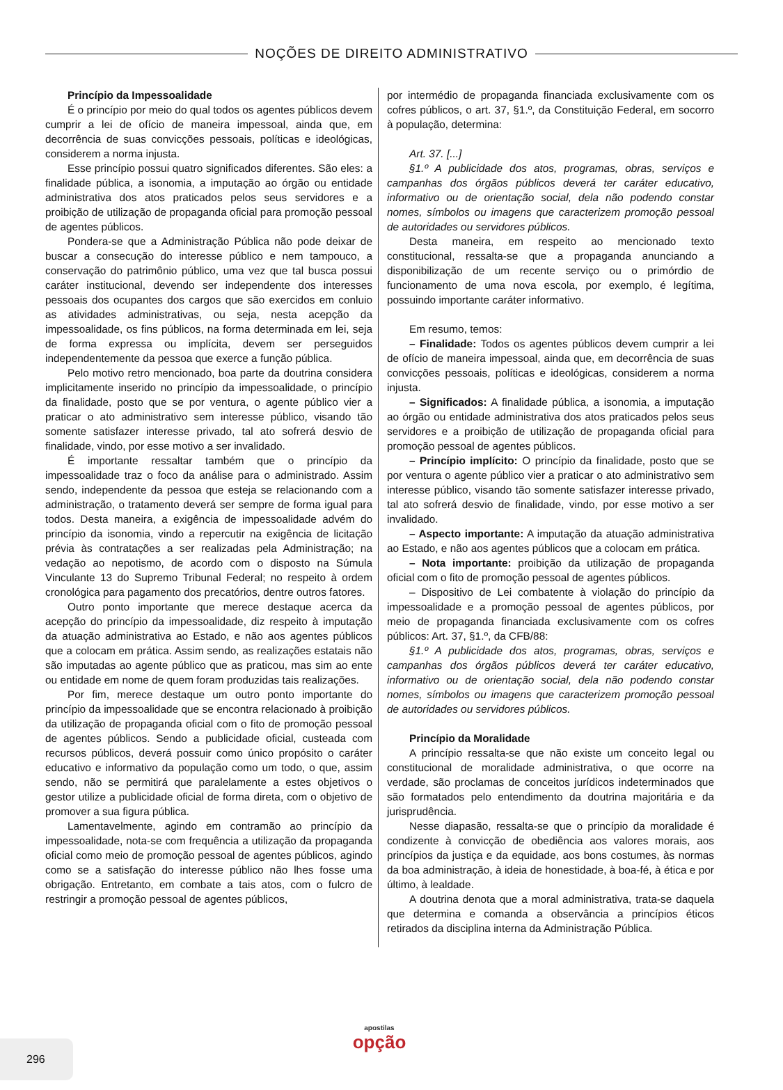NOÇÕES DE DIREITO ADMINISTRATIVO
Princípio da Impessoalidade
É o princípio por meio do qual todos os agentes públicos devem cumprir a lei de ofício de maneira impessoal, ainda que, em decorrência de suas convicções pessoais, políticas e ideológicas, considerem a norma injusta.
Esse princípio possui quatro significados diferentes. São eles: a finalidade pública, a isonomia, a imputação ao órgão ou entidade administrativa dos atos praticados pelos seus servidores e a proibição de utilização de propaganda oficial para promoção pessoal de agentes públicos.
Pondera-se que a Administração Pública não pode deixar de buscar a consecução do interesse público e nem tampouco, a conservação do patrimônio público, uma vez que tal busca possui caráter institucional, devendo ser independente dos interesses pessoais dos ocupantes dos cargos que são exercidos em conluio as atividades administrativas, ou seja, nesta acepção da impessoalidade, os fins públicos, na forma determinada em lei, seja de forma expressa ou implícita, devem ser perseguidos independentemente da pessoa que exerce a função pública.
Pelo motivo retro mencionado, boa parte da doutrina considera implicitamente inserido no princípio da impessoalidade, o princípio da finalidade, posto que se por ventura, o agente público vier a praticar o ato administrativo sem interesse público, visando tão somente satisfazer interesse privado, tal ato sofrerá desvio de finalidade, vindo, por esse motivo a ser invalidado.
É importante ressaltar também que o princípio da impessoalidade traz o foco da análise para o administrado. Assim sendo, independente da pessoa que esteja se relacionando com a administração, o tratamento deverá ser sempre de forma igual para todos. Desta maneira, a exigência de impessoalidade advém do princípio da isonomia, vindo a repercutir na exigência de licitação prévia às contratações a ser realizadas pela Administração; na vedação ao nepotismo, de acordo com o disposto na Súmula Vinculante 13 do Supremo Tribunal Federal; no respeito à ordem cronológica para pagamento dos precatórios, dentre outros fatores.
Outro ponto importante que merece destaque acerca da acepção do princípio da impessoalidade, diz respeito à imputação da atuação administrativa ao Estado, e não aos agentes públicos que a colocam em prática. Assim sendo, as realizações estatais não são imputadas ao agente público que as praticou, mas sim ao ente ou entidade em nome de quem foram produzidas tais realizações.
Por fim, merece destaque um outro ponto importante do princípio da impessoalidade que se encontra relacionado à proibição da utilização de propaganda oficial com o fito de promoção pessoal de agentes públicos. Sendo a publicidade oficial, custeada com recursos públicos, deverá possuir como único propósito o caráter educativo e informativo da população como um todo, o que, assim sendo, não se permitirá que paralelamente a estes objetivos o gestor utilize a publicidade oficial de forma direta, com o objetivo de promover a sua figura pública.
Lamentavelmente, agindo em contramão ao princípio da impessoalidade, nota-se com frequência a utilização da propaganda oficial como meio de promoção pessoal de agentes públicos, agindo como se a satisfação do interesse público não lhes fosse uma obrigação. Entretanto, em combate a tais atos, com o fulcro de restringir a promoção pessoal de agentes públicos,
por intermédio de propaganda financiada exclusivamente com os cofres públicos, o art. 37, §1.º, da Constituição Federal, em socorro à população, determina:
Art. 37. [...]
§1.º A publicidade dos atos, programas, obras, serviços e campanhas dos órgãos públicos deverá ter caráter educativo, informativo ou de orientação social, dela não podendo constar nomes, símbolos ou imagens que caracterizem promoção pessoal de autoridades ou servidores públicos.
Desta maneira, em respeito ao mencionado texto constitucional, ressalta-se que a propaganda anunciando a disponibilização de um recente serviço ou o primórdio de funcionamento de uma nova escola, por exemplo, é legítima, possuindo importante caráter informativo.
Em resumo, temos:
– Finalidade: Todos os agentes públicos devem cumprir a lei de ofício de maneira impessoal, ainda que, em decorrência de suas convicções pessoais, políticas e ideológicas, considerem a norma injusta.
– Significados: A finalidade pública, a isonomia, a imputação ao órgão ou entidade administrativa dos atos praticados pelos seus servidores e a proibição de utilização de propaganda oficial para promoção pessoal de agentes públicos.
– Princípio implícito: O princípio da finalidade, posto que se por ventura o agente público vier a praticar o ato administrativo sem interesse público, visando tão somente satisfazer interesse privado, tal ato sofrerá desvio de finalidade, vindo, por esse motivo a ser invalidado.
– Aspecto importante: A imputação da atuação administrativa ao Estado, e não aos agentes públicos que a colocam em prática.
– Nota importante: proibição da utilização de propaganda oficial com o fito de promoção pessoal de agentes públicos.
– Dispositivo de Lei combatente à violação do princípio da impessoalidade e a promoção pessoal de agentes públicos, por meio de propaganda financiada exclusivamente com os cofres públicos: Art. 37, §1.º, da CFB/88:
§1.º A publicidade dos atos, programas, obras, serviços e campanhas dos órgãos públicos deverá ter caráter educativo, informativo ou de orientação social, dela não podendo constar nomes, símbolos ou imagens que caracterizem promoção pessoal de autoridades ou servidores públicos.
Princípio da Moralidade
A princípio ressalta-se que não existe um conceito legal ou constitucional de moralidade administrativa, o que ocorre na verdade, são proclamas de conceitos jurídicos indeterminados que são formatados pelo entendimento da doutrina majoritária e da jurisprudência.
Nesse diapasão, ressalta-se que o princípio da moralidade é condizente à convicção de obediência aos valores morais, aos princípios da justiça e da equidade, aos bons costumes, às normas da boa administração, à ideia de honestidade, à boa-fé, à ética e por último, à lealdade.
A doutrina denota que a moral administrativa, trata-se daquela que determina e comanda a observância a princípios éticos retirados da disciplina interna da Administração Pública.
296
apostilas
opção